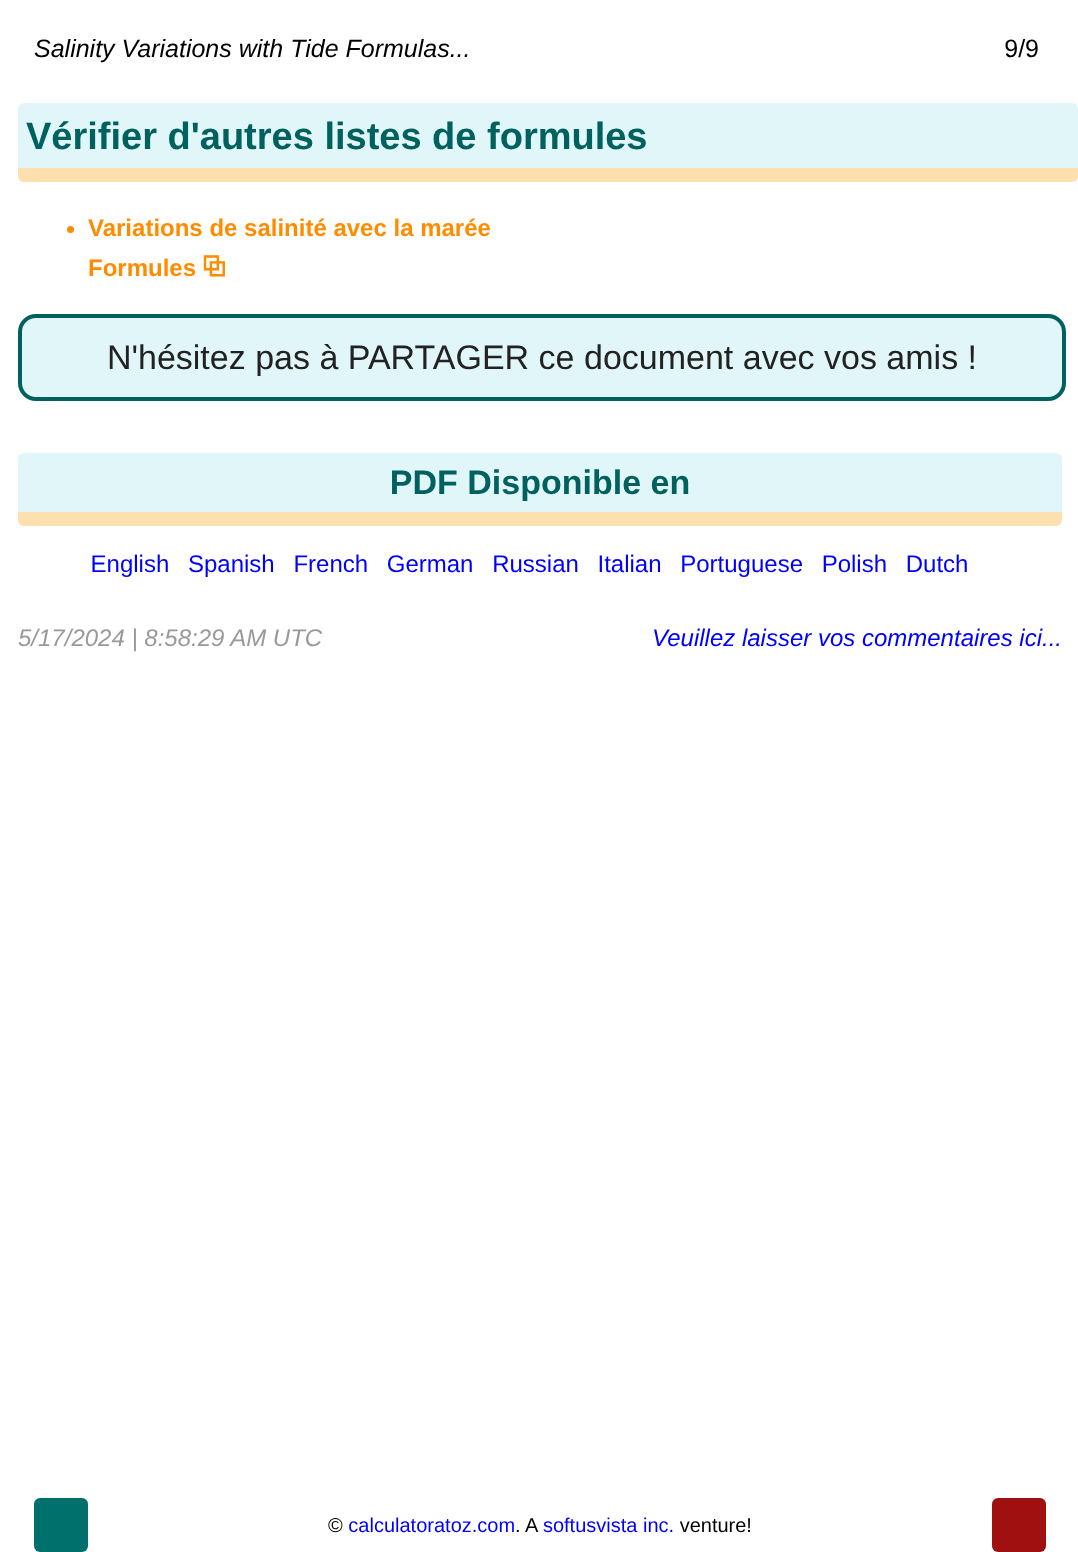Salinity Variations with Tide Formulas... 9/9
Vérifier d'autres listes de formules
Variations de salinité avec la marée Formules ⧉
N'hésitez pas à PARTAGER ce document avec vos amis !
PDF Disponible en
English Spanish French German Russian Italian Portuguese Polish Dutch
5/17/2024 | 8:58:29 AM UTC Veuillez laisser vos commentaires ici...
© calculatoratoz.com. A softusvista inc. venture!